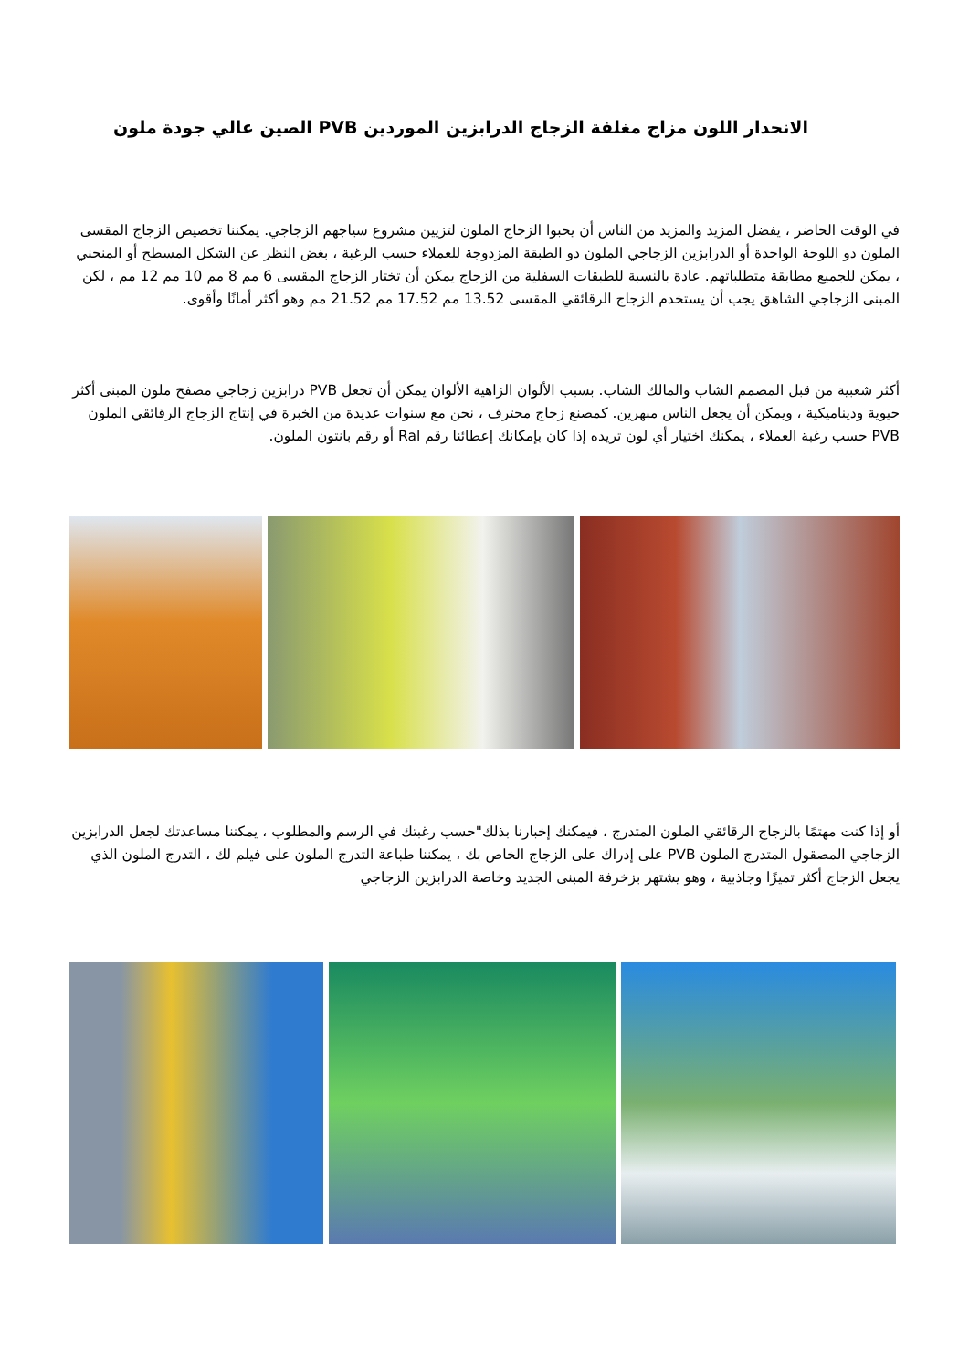الانحدار اللون مزاج مغلفة الزجاج الدرابزين الموردين PVB الصين عالي جودة ملون
في الوقت الحاضر ، يفضل المزيد والمزيد من الناس أن يحبوا الزجاج الملون لتزيين مشروع سياجهم الزجاجي. يمكننا تخصيص الزجاج المقسى الملون ذو اللوحة الواحدة أو الدرابزين الزجاجي الملون ذو الطبقة المزدوجة للعملاء حسب الرغبة ، بغض النظر عن الشكل المسطح أو المنحني ، يمكن للجميع مطابقة متطلباتهم. عادة بالنسبة للطبقات السفلية من الزجاج يمكن أن تختار الزجاج المقسى 6 مم 8 مم 10 مم 12 مم ، لكن المبنى الزجاجي الشاهق يجب أن يستخدم الزجاج الرقائقي المقسى 13.52 مم 17.52 مم 21.52 مم وهو أكثر أمانًا وأقوى.
أكثر شعبية من قبل المصمم الشاب والمالك الشاب. بسبب الألوان الزاهية الألوان يمكن أن تجعل PVB درابزين زجاجي مصفح ملون المبنى أكثر حيوية وديناميكية ، ويمكن أن يجعل الناس مبهرين. كمصنع زجاج محترف ، نحن مع سنوات عديدة من الخبرة في إنتاج الزجاج الرقائقي الملون PVB حسب رغبة العملاء ، يمكنك اختيار أي لون تريده إذا كان بإمكانك إعطائنا رقم Ral أو رقم بانتون الملون.
أو إذا كنت مهتمًا بالزجاج الرقائقي الملون المتدرج ، فيمكنك إخبارنا بذلك"حسب رغبتك في الرسم والمطلوب ، يمكننا مساعدتك لجعل الدرابزين الزجاجي المصقول المتدرج الملون PVB على إدراك على الزجاج الخاص بك ، يمكننا طباعة التدرج الملون على فيلم لك ، التدرج الملون الذي يجعل الزجاج أكثر تميزًا وجاذبية ، وهو يشتهر بزخرفة المبنى الجديد وخاصة الدرابزين الزجاجي